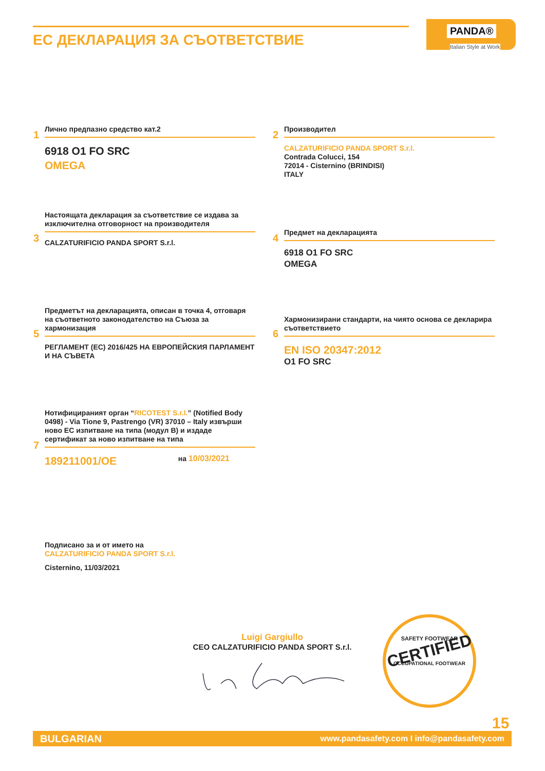ЕС ДЕКЛАРАЦИЯ ЗА СЪОТВЕТСТВИЕ
PANDA®
Italian Style at Work
1
Лично предпазно средство кат.2
6918 O1 FO SRC
OMEGA
2
Производител
CALZATURIFICIO PANDA SPORT S.r.l.
Contrada Colucci, 154
72014 - Cisternino (BRINDISI)
ITALY
3
Настоящата декларация за съответствие се издава за изключителна отговорност на производителя
CALZATURIFICIO PANDA SPORT S.r.l.
4
Предмет на декларацията
6918 O1 FO SRC
OMEGA
5
Предметът на декларацията, описан в точка 4, отговаря на съответното законодателство на Съюза за хармонизация
РЕГЛАМЕНТ (ЕС) 2016/425 НА ЕВРОПЕЙСКИЯ ПАРЛАМЕНТ И НА СЪВЕТА
6
Хармонизирани стандарти, на чиято основа се декларира съответствието
EN ISO 20347:2012
O1 FO SRC
7
Нотифицираният орган “RICOTEST S.r.l.” (Notified Body 0498) - Via Tione 9, Pastrengo (VR) 37010 – Italy извърши ново ЕС изпитване на типа (модул B) и издаде сертификат за ново изпитване на типа
189211001/OE на 10/03/2021
Подписано за и от името на
CALZATURIFICIO PANDA SPORT S.r.l.
Cisternino, 11/03/2021
Luigi Gargiullo
CEO CALZATURIFICIO PANDA SPORT S.r.l.
SAFETY FOOTWEAR
CERTIFIED
OCCUPATIONAL FOOTWEAR
15
BULGARIAN www.pandasafety.com I info@pandasafety.com